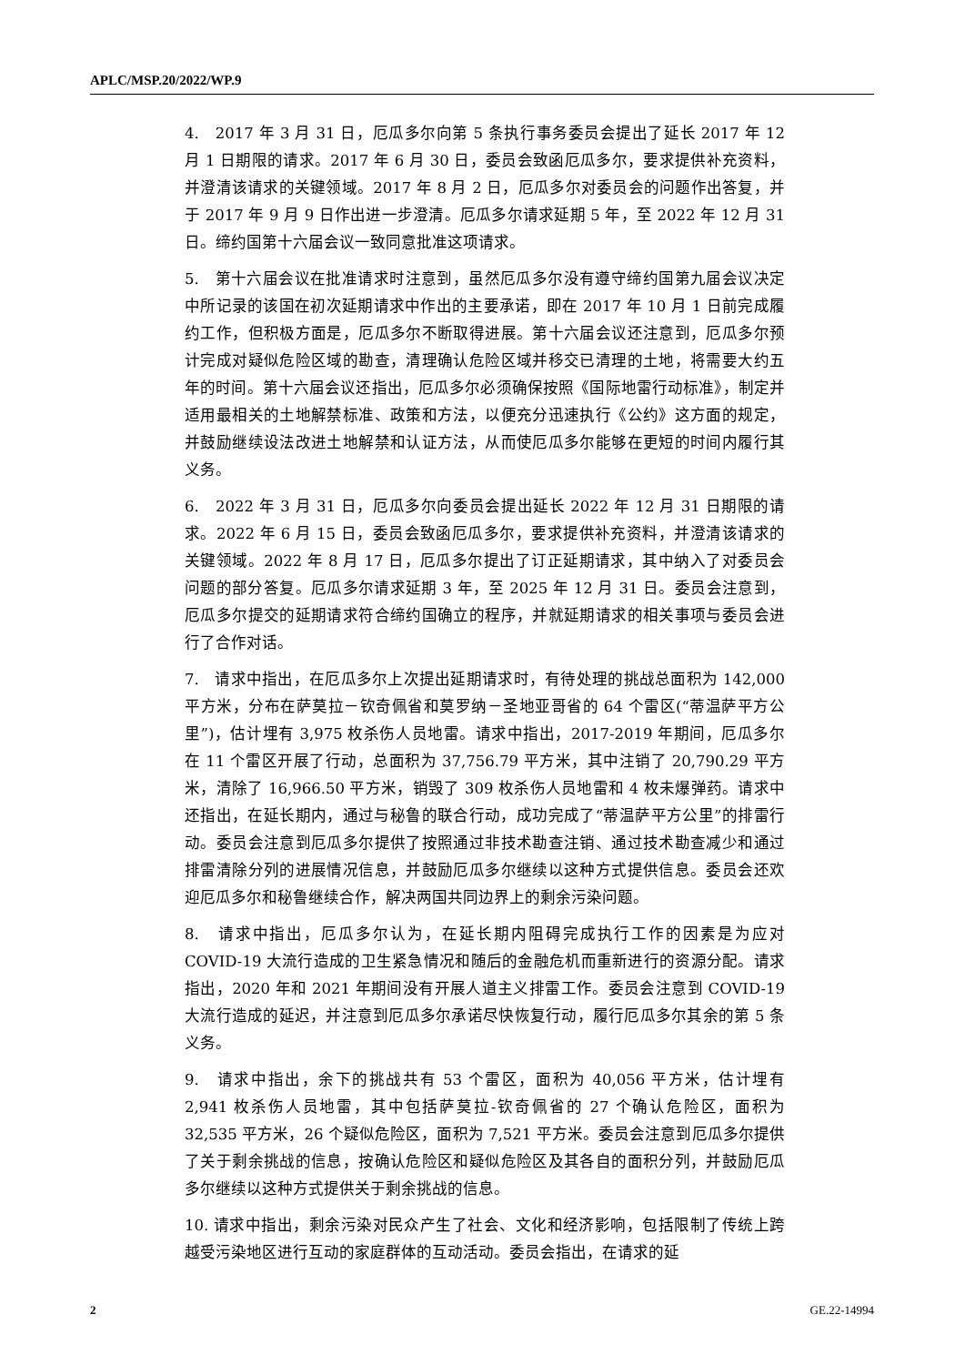APLC/MSP.20/2022/WP.9
4.　2017 年 3 月 31 日，厄瓜多尔向第 5 条执行事务委员会提出了延长 2017 年 12 月 1 日期限的请求。2017 年 6 月 30 日，委员会致函厄瓜多尔，要求提供补充资料，并澄清该请求的关键领域。2017 年 8 月 2 日，厄瓜多尔对委员会的问题作出答复，并于 2017 年 9 月 9 日作出进一步澄清。厄瓜多尔请求延期 5 年，至 2022 年 12 月 31 日。缔约国第十六届会议一致同意批准这项请求。
5.　第十六届会议在批准请求时注意到，虽然厄瓜多尔没有遵守缔约国第九届会议决定中所记录的该国在初次延期请求中作出的主要承诺，即在 2017 年 10 月 1 日前完成履约工作，但积极方面是，厄瓜多尔不断取得进展。第十六届会议还注意到，厄瓜多尔预计完成对疑似危险区域的勘查，清理确认危险区域并移交已清理的土地，将需要大约五年的时间。第十六届会议还指出，厄瓜多尔必须确保按照《国际地雷行动标准》，制定并适用最相关的土地解禁标准、政策和方法，以便充分迅速执行《公约》这方面的规定，并鼓励继续设法改进土地解禁和认证方法，从而使厄瓜多尔能够在更短的时间内履行其义务。
6.　2022 年 3 月 31 日，厄瓜多尔向委员会提出延长 2022 年 12 月 31 日期限的请求。2022 年 6 月 15 日，委员会致函厄瓜多尔，要求提供补充资料，并澄清该请求的关键领域。2022 年 8 月 17 日，厄瓜多尔提出了订正延期请求，其中纳入了对委员会问题的部分答复。厄瓜多尔请求延期 3 年，至 2025 年 12 月 31 日。委员会注意到，厄瓜多尔提交的延期请求符合缔约国确立的程序，并就延期请求的相关事项与委员会进行了合作对话。
7.　请求中指出，在厄瓜多尔上次提出延期请求时，有待处理的挑战总面积为 142,000 平方米，分布在萨莫拉－钦奇佩省和莫罗纳－圣地亚哥省的 64 个雷区(“蒂温萨平方公里”)，估计埋有 3,975 枚杀伤人员地雷。请求中指出，2017-2019 年期间，厄瓜多尔在 11 个雷区开展了行动，总面积为 37,756.79 平方米，其中注销了 20,790.29 平方米，清除了 16,966.50 平方米，销毁了 309 枚杀伤人员地雷和 4 枚未爆弹药。请求中还指出，在延长期内，通过与秘鲁的联合行动，成功完成了“蒂温萨平方公里”的排雷行动。委员会注意到厄瓜多尔提供了按照通过非技术勘查注销、通过技术勘查减少和通过排雷清除分列的进展情况信息，并鼓励厄瓜多尔继续以这种方式提供信息。委员会还欢迎厄瓜多尔和秘鲁继续合作，解决两国共同边界上的剩余污染问题。
8.　请求中指出，厄瓜多尔认为，在延长期内阻碍完成执行工作的因素是为应对 COVID-19 大流行造成的卫生紧急情况和随后的金融危机而重新进行的资源分配。请求指出，2020 年和 2021 年期间没有开展人道主义排雷工作。委员会注意到 COVID-19 大流行造成的延迟，并注意到厄瓜多尔承诺尽快恢复行动，履行厄瓜多尔其余的第 5 条义务。
9.　请求中指出，余下的挑战共有 53 个雷区，面积为 40,056 平方米，估计埋有 2,941 枚杀伤人员地雷，其中包括萨莫拉-钦奇佩省的 27 个确认危险区，面积为 32,535 平方米，26 个疑似危险区，面积为 7,521 平方米。委员会注意到厄瓜多尔提供了关于剩余挑战的信息，按确认危险区和疑似危险区及其各自的面积分列，并鼓励厄瓜多尔继续以这种方式提供关于剩余挑战的信息。
10. 请求中指出，剩余污染对民众产生了社会、文化和经济影响，包括限制了传统上跨越受污染地区进行互动的家庭群体的互动活动。委员会指出，在请求的延
2 GE.22-14994